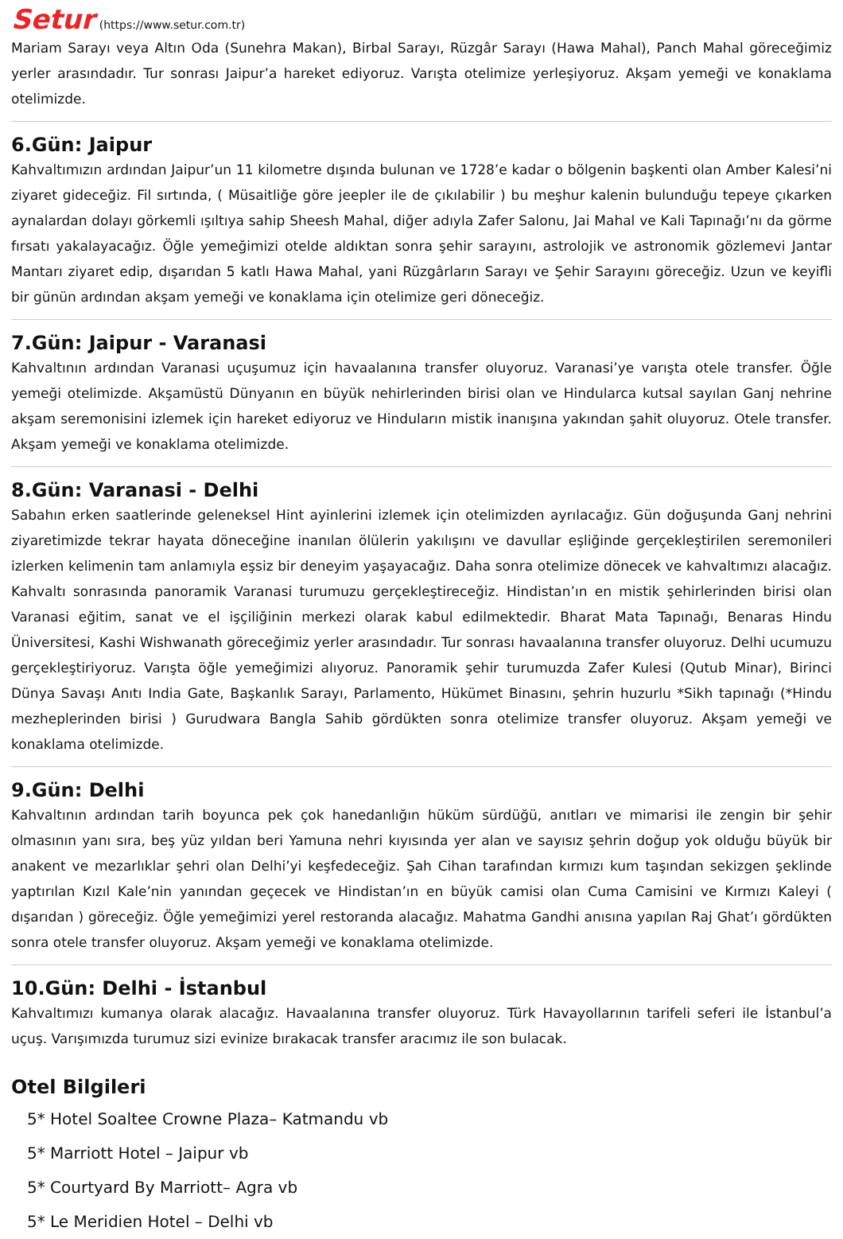Setur (https://www.setur.com.tr)
Mariam Sarayı veya Altın Oda (Sunehra Makan), Birbal Sarayı, Rüzgâr Sarayı (Hawa Mahal), Panch Mahal göreceğimiz yerler arasındadır. Tur sonrası Jaipur’a hareket ediyoruz. Varışta otelimize yerleşiyoruz. Akşam yemeği ve konaklama otelimizde.
6.Gün: Jaipur
Kahvaltımızın ardından Jaipur’un 11 kilometre dışında bulunan ve 1728’e kadar o bölgenin başkenti olan Amber Kalesi’ni ziyaret gideceğiz. Fil sırtında, ( Müsaitliğe göre jeepler ile de çıkılabilir ) bu meşhur kalenin bulunduğu tepeye çıkarken aynalardan dolayı görkemli ışıltıya sahip Sheesh Mahal, diğer adıyla Zafer Salonu, Jai Mahal ve Kali Tapınağı’nı da görme fırsatı yakalayacağız. Öğle yemeğimizi otelde aldıktan sonra şehir sarayını, astrolojik ve astronomik gözlemevi Jantar Mantarı ziyaret edip, dışarıdan 5 katlı Hawa Mahal, yani Rüzgârların Sarayı ve Şehir Sarayını göreceğiz. Uzun ve keyifli bir günün ardından akşam yemeği ve konaklama için otelimize geri döneceğiz.
7.Gün: Jaipur - Varanasi
Kahvaltının ardından Varanasi uçuşumuz için havaalanına transfer oluyoruz. Varanasi’ye varışta otele transfer. Öğle yemeği otelimizde. Akşamüstü Dünyanın en büyük nehirlerinden birisi olan ve Hindularca kutsal sayılan Ganj nehrine akşam seremonisini izlemek için hareket ediyoruz ve Hinduların mistik inanışına yakından şahit oluyoruz. Otele transfer. Akşam yemeği ve konaklama otelimizde.
8.Gün: Varanasi - Delhi
Sabahın erken saatlerinde geleneksel Hint ayinlerini izlemek için otelimizden ayrılacağız. Gün doğuşunda Ganj nehrini ziyaretimizde tekrar hayata döneceğine inanılan ölülerin yakılışını ve davullar eşliğinde gerçekleştirilen seremonileri izlerken kelimenin tam anlamıyla eşsiz bir deneyim yaşayacağız. Daha sonra otelimize dönecek ve kahvaltımızı alacağız. Kahvaltı sonrasında panoramik Varanasi turumuzu gerçekleştireceğiz. Hindistan’ın en mistik şehirlerinden birisi olan Varanasi eğitim, sanat ve el işçiliğinin merkezi olarak kabul edilmektedir. Bharat Mata Tapınağı, Benaras Hindu Üniversitesi, Kashi Wishwanath göreceğimiz yerler arasındadır. Tur sonrası havaalanına transfer oluyoruz. Delhi ucumuzu gerçekleştiriyoruz. Varışta öğle yemeğimizi alıyoruz. Panoramik şehir turumuzda Zafer Kulesi (Qutub Minar), Birinci Dünya Savaşı Anıtı India Gate, Başkanlık Sarayı, Parlamento, Hükümet Binasını, şehrin huzurlu *Sikh tapınağı (*Hindu mezheplerinden birisi ) Gurudwara Bangla Sahib gördükten sonra otelimize transfer oluyoruz. Akşam yemeği ve konaklama otelimizde.
9.Gün: Delhi
Kahvaltının ardından tarih boyunca pek çok hanedanlığın hüküm sürdüğü, anıtları ve mimarisi ile zengin bir şehir olmasının yanı sıra, beş yüz yıldan beri Yamuna nehri kıyısında yer alan ve sayısız şehrin doğup yok olduğu büyük bir anakent ve mezarlıklar şehri olan Delhi’yi keşfedeceğiz. Şah Cihan tarafından kırmızı kum taşından sekizgen şeklinde yaptırılan Kızıl Kale’nin yanından geçecek ve Hindistan’ın en büyük camisi olan Cuma Camisini ve Kırmızı Kaleyi ( dışarıdan ) göreceğiz. Öğle yemeğimizi yerel restoranda alacağız. Mahatma Gandhi anısına yapılan Raj Ghat’ı gördükten sonra otele transfer oluyoruz. Akşam yemeği ve konaklama otelimizde.
10.Gün: Delhi - İstanbul
Kahvaltımızı kumanya olarak alacağız. Havaalanına transfer oluyoruz. Türk Havayollarının tarifeli seferi ile İstanbul’a uçuş. Varışımızda turumuz sizi evinize bırakacak transfer aracımız ile son bulacak.
Otel Bilgileri
5* Hotel Soaltee Crowne Plaza– Katmandu vb
5* Marriott Hotel – Jaipur vb
5* Courtyard By Marriott– Agra vb
5* Le Meridien Hotel – Delhi vb